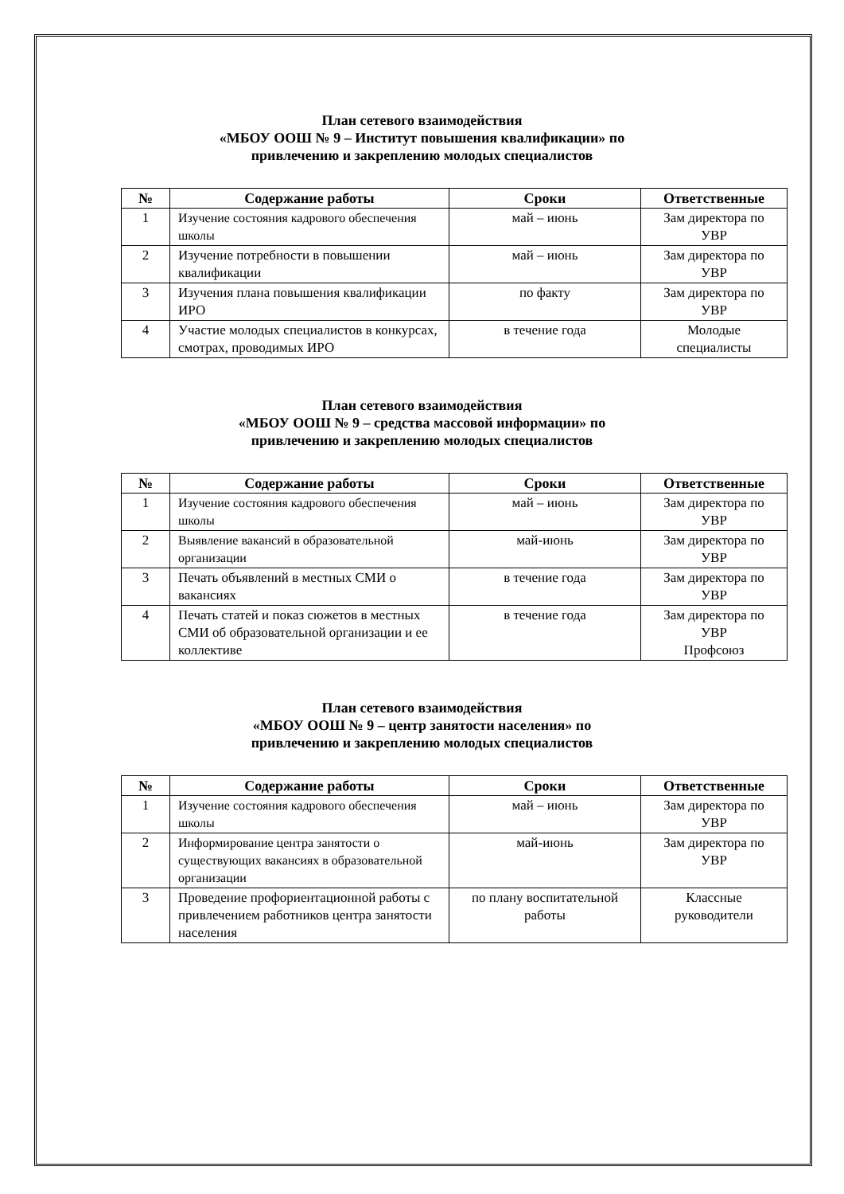План сетевого взаимодействия
«МБОУ ООШ № 9 – Институт повышения квалификации» по
привлечению и закреплению молодых специалистов
| № | Содержание работы | Сроки | Ответственные |
| --- | --- | --- | --- |
| 1 | Изучение состояния кадрового обеспечения школы | май – июнь | Зам директора по УВР |
| 2 | Изучение потребности в повышении квалификации | май – июнь | Зам директора по УВР |
| 3 | Изучения плана повышения квалификации ИРО | по факту | Зам директора по УВР |
| 4 | Участие молодых специалистов в конкурсах, смотрах, проводимых ИРО | в течение года | Молодые специалисты |
План сетевого взаимодействия
«МБОУ ООШ № 9 – средства массовой информации» по
привлечению и закреплению молодых специалистов
| № | Содержание работы | Сроки | Ответственные |
| --- | --- | --- | --- |
| 1 | Изучение состояния кадрового обеспечения школы | май – июнь | Зам директора по УВР |
| 2 | Выявление вакансий в образовательной организации | май-июнь | Зам директора по УВР |
| 3 | Печать объявлений в местных СМИ о вакансиях | в течение года | Зам директора по УВР |
| 4 | Печать статей и показ сюжетов в местных СМИ об образовательной организации и ее коллективе | в течение года | Зам директора по УВР Профсоюз |
План сетевого взаимодействия
«МБОУ ООШ № 9 – центр занятости населения» по
привлечению и закреплению молодых специалистов
| № | Содержание работы | Сроки | Ответственные |
| --- | --- | --- | --- |
| 1 | Изучение состояния кадрового обеспечения школы | май – июнь | Зам директора по УВР |
| 2 | Информирование центра занятости о существующих вакансиях в образовательной организации | май-июнь | Зам директора по УВР |
| 3 | Проведение профориентационной работы с привлечением работников центра занятости населения | по плану воспитательной работы | Классные руководители |